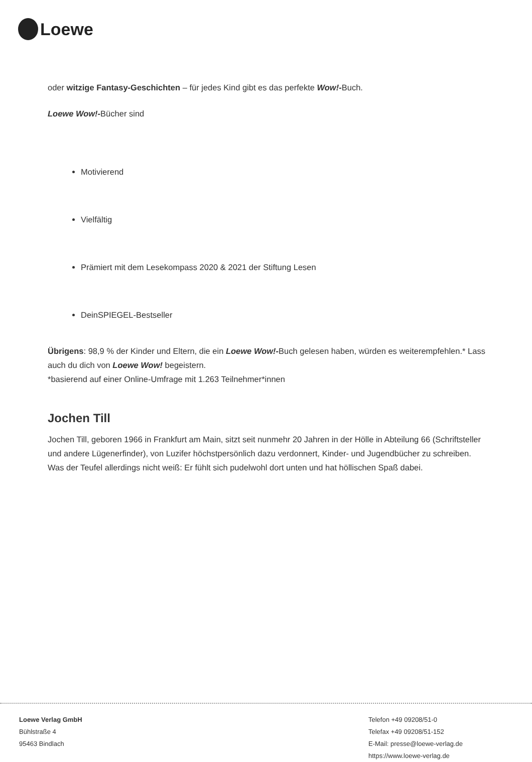Loewe
oder witzige Fantasy-Geschichten – für jedes Kind gibt es das perfekte Wow!-Buch.
Loewe Wow!-Bücher sind
Motivierend
Vielfältig
Prämiert mit dem Lesekompass 2020 & 2021 der Stiftung Lesen
DeinSPIEGEL-Bestseller
Übrigens: 98,9 % der Kinder und Eltern, die ein Loewe Wow!-Buch gelesen haben, würden es weiterempfehlen.* Lass auch du dich von Loewe Wow! begeistern.
*basierend auf einer Online-Umfrage mit 1.263 Teilnehmer*innen
Jochen Till
Jochen Till, geboren 1966 in Frankfurt am Main, sitzt seit nunmehr 20 Jahren in der Hölle in Abteilung 66 (Schriftsteller und andere Lügenerfinder), von Luzifer höchstpersönlich dazu verdonnert, Kinder- und Jugendbücher zu schreiben. Was der Teufel allerdings nicht weiß: Er fühlt sich pudelwohl dort unten und hat höllischen Spaß dabei.
Loewe Verlag GmbH
Bühlstraße 4
95463 Bindlach
Telefon +49 09208/51-0
Telefax +49 09208/51-152
E-Mail: presse@loewe-verlag.de
https://www.loewe-verlag.de